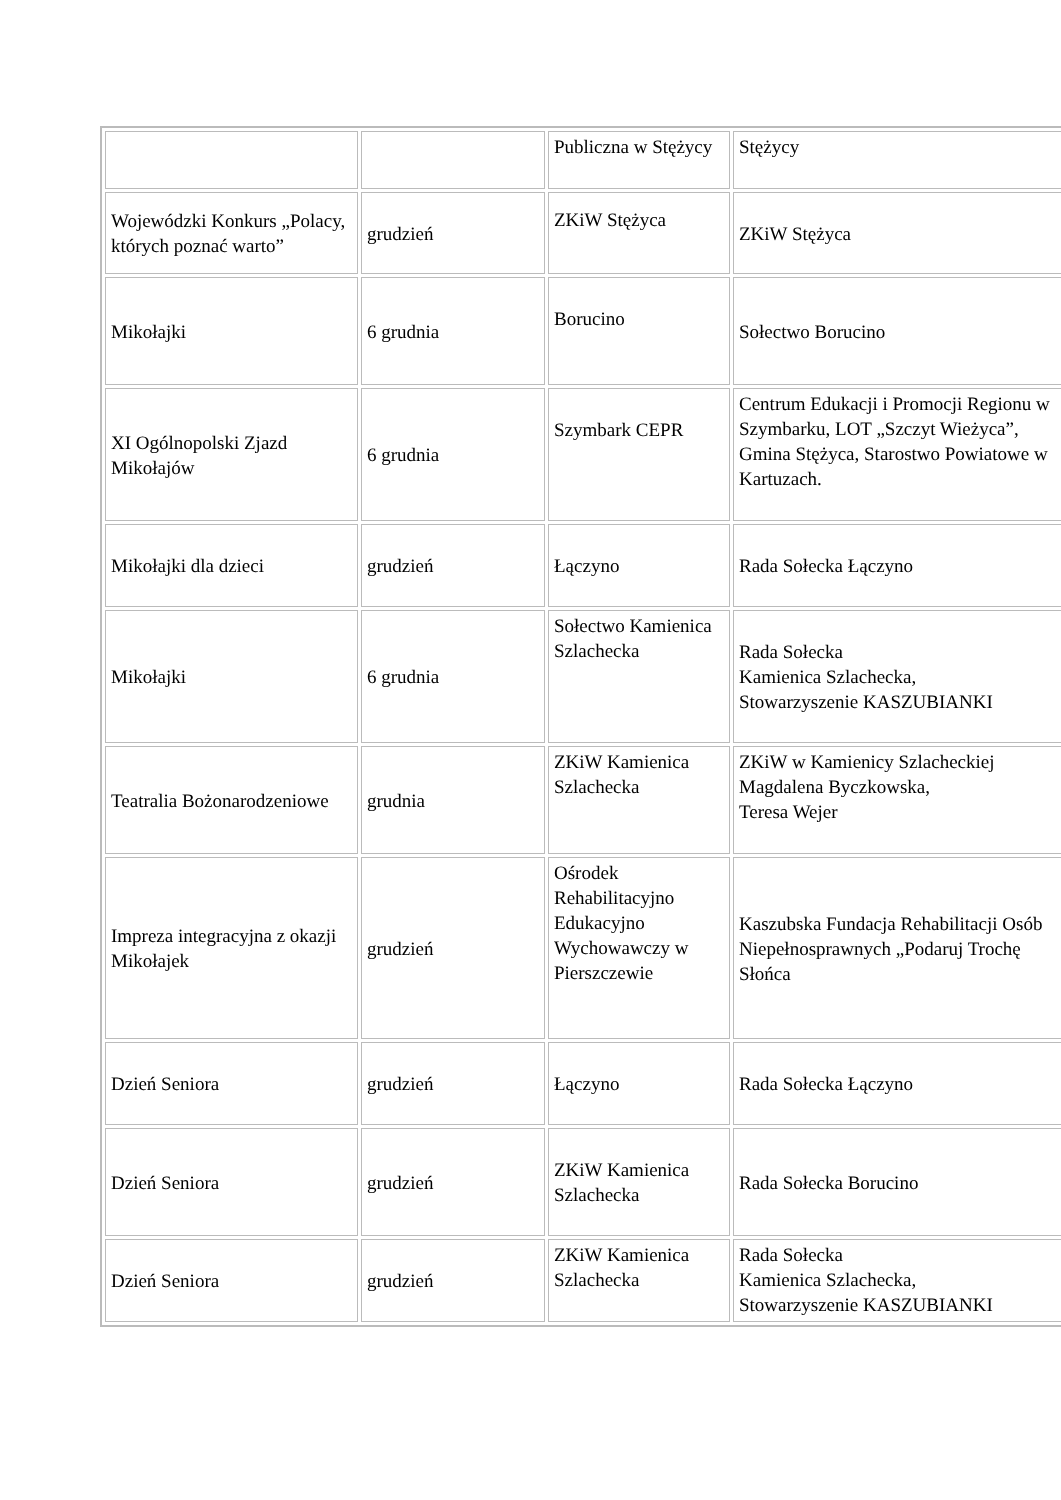| | | Publiczna w Stężycy | Stężycy |
| Wojewódzki Konkurs „Polacy, których poznać warto” | grudzień | ZKiW Stężyca | ZKiW Stężyca |
| Mikołajki | 6 grudnia | Borucino | Sołectwo Borucino |
| XI Ogólnopolski Zjazd Mikołajów | 6 grudnia | Szymbark CEPR | Centrum Edukacji i Promocji Regionu w Szymbarku, LOT „Szczyt Wieżyca”, Gmina Stężyca, Starostwo Powiatowe w Kartuzach. |
| Mikołajki dla dzieci | grudzień | Łączyno | Rada Sołecka Łączyno |
| Mikołajki | 6 grudnia | Sołectwo Kamienica Szlachecka | Rada Sołecka Kamienica Szlachecka, Stowarzyszenie KASZUBIANKI |
| Teatralia Bożonarodzeniowe | grudnia | ZKiW Kamienica Szlachecka | ZKiW w Kamienicy Szlacheckiej Magdalena Byczkowska, Teresa Wejer |
| Impreza integracyjna z okazji Mikołajek | grudzień | Ośrodek Rehabilitacyjno Edukacyjno Wychowawczy w Pierszczewie | Kaszubska Fundacja Rehabilitacji Osób Niepełnosprawnych „Podaruj Trochę Słońca |
| Dzień Seniora | grudzień | Łączyno | Rada Sołecka Łączyno |
| Dzień Seniora | grudzień | ZKiW Kamienica Szlachecka | Rada Sołecka Borucino |
| Dzień Seniora | grudzień | ZKiW Kamienica Szlachecka | Rada Sołecka Kamienica Szlachecka, Stowarzyszenie KASZUBIANKI |